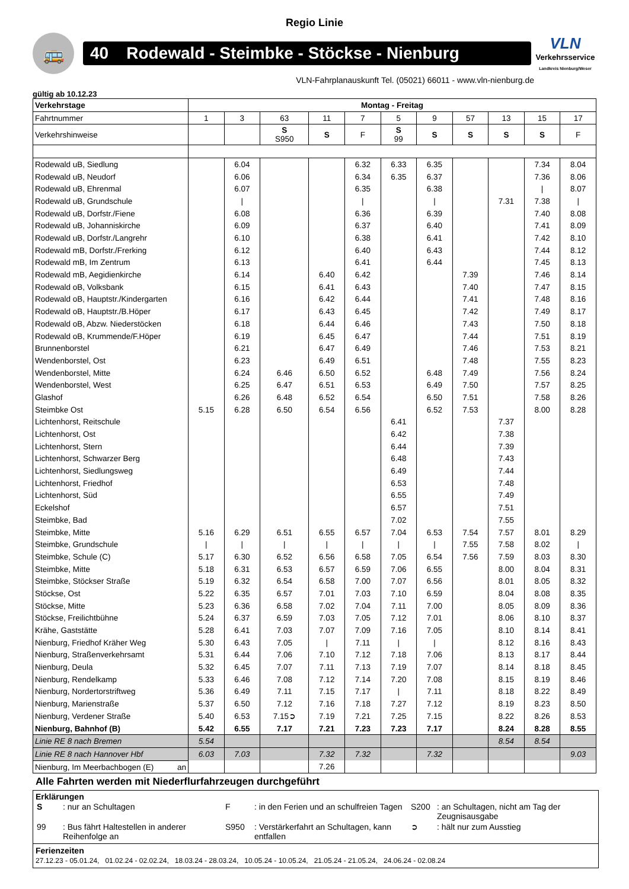Regio Linie
🚌
40 Rodewald - Steimbke - Stöckse - Nienburg
VLN
Verkehrsservice
Landkreis Nienburg/Weser
VLN-Fahrplanauskunft Tel. (05021) 66011 - www.vln-nienburg.de
gültig ab 10.12.23
| Verkehrstage | Montag - Freitag | | | | | | | | | | |
| Fahrtnummer | 1 | 3 | 63 | 11 | 7 | 5 | 9 | 57 | 13 | 15 | 17 |
| Verkehrshinweise | | | S S950 | S | F | S 99 | S | S | S | S | F |
| Rodewald uB, Siedlung | | 6.04 | | | 6.32 | 6.33 | 6.35 | | | 7.34 | 8.04 |
| Rodewald uB, Neudorf | | 6.06 | | | 6.34 | 6.35 | 6.37 | | | 7.36 | 8.06 |
| Rodewald uB, Ehrenmal | | 6.07 | | | 6.35 | | 6.38 | | | / | 8.07 |
| Rodewald uB, Grundschule | | / | | | / | | / | | 7.31 | 7.38 | / |
| Rodewald uB, Dorfstr./Fiene | | 6.08 | | | 6.36 | | 6.39 | | | 7.40 | 8.08 |
| Rodewald uB, Johanniskirche | | 6.09 | | | 6.37 | | 6.40 | | | 7.41 | 8.09 |
| Rodewald uB, Dorfstr./Langrehr | | 6.10 | | | 6.38 | | 6.41 | | | 7.42 | 8.10 |
| Rodewald mB, Dorfstr./Frerking | | 6.12 | | | 6.40 | | 6.43 | | | 7.44 | 8.12 |
| Rodewald mB, Im Zentrum | | 6.13 | | | 6.41 | | 6.44 | | | 7.45 | 8.13 |
| Rodewald mB, Aegidienkirche | | 6.14 | | 6.40 | 6.42 | | | 7.39 | | 7.46 | 8.14 |
| Rodewald oB, Volksbank | | 6.15 | | 6.41 | 6.43 | | | 7.40 | | 7.47 | 8.15 |
| Rodewald oB, Hauptstr./Kindergarten | | 6.16 | | 6.42 | 6.44 | | | 7.41 | | 7.48 | 8.16 |
| Rodewald oB, Hauptstr./B.Höper | | 6.17 | | 6.43 | 6.45 | | | 7.42 | | 7.49 | 8.17 |
| Rodewald oB, Abzw. Niederstöcken | | 6.18 | | 6.44 | 6.46 | | | 7.43 | | 7.50 | 8.18 |
| Rodewald oB, Krummende/F.Höper | | 6.19 | | 6.45 | 6.47 | | | 7.44 | | 7.51 | 8.19 |
| Brunnenborstel | | 6.21 | | 6.47 | 6.49 | | | 7.46 | | 7.53 | 8.21 |
| Wendenborstel, Ost | | 6.23 | | 6.49 | 6.51 | | | 7.48 | | 7.55 | 8.23 |
| Wendenborstel, Mitte | | 6.24 | 6.46 | 6.50 | 6.52 | | 6.48 | 7.49 | | 7.56 | 8.24 |
| Wendenborstel, West | | 6.25 | 6.47 | 6.51 | 6.53 | | 6.49 | 7.50 | | 7.57 | 8.25 |
| Glashof | | 6.26 | 6.48 | 6.52 | 6.54 | | 6.50 | 7.51 | | 7.58 | 8.26 |
| Steimbke Ost | 5.15 | 6.28 | 6.50 | 6.54 | 6.56 | | 6.52 | 7.53 | | 8.00 | 8.28 |
| Lichtenhorst, Reitschule | | | | | | 6.41 | | | 7.37 | | |
| Lichtenhorst, Ost | | | | | | 6.42 | | | 7.38 | | |
| Lichtenhorst, Stern | | | | | | 6.44 | | | 7.39 | | |
| Lichtenhorst, Schwarzer Berg | | | | | | 6.48 | | | 7.43 | | |
| Lichtenhorst, Siedlungsweg | | | | | | 6.49 | | | 7.44 | | |
| Lichtenhorst, Friedhof | | | | | | 6.53 | | | 7.48 | | |
| Lichtenhorst, Süd | | | | | | 6.55 | | | 7.49 | | |
| Eckelshof | | | | | | 6.57 | | | 7.51 | | |
| Steimbke, Bad | | | | | | 7.02 | | | 7.55 | | |
| Steimbke, Mitte | 5.16 | 6.29 | 6.51 | 6.55 | 6.57 | 7.04 | 6.53 | 7.54 | 7.57 | 8.01 | 8.29 |
| Steimbke, Grundschule | / | / | / | / | / | / | / | 7.55 | 7.58 | 8.02 | / |
| Steimbke, Schule (C) | 5.17 | 6.30 | 6.52 | 6.56 | 6.58 | 7.05 | 6.54 | 7.56 | 7.59 | 8.03 | 8.30 |
| Steimbke, Mitte | 5.18 | 6.31 | 6.53 | 6.57 | 6.59 | 7.06 | 6.55 | | 8.00 | 8.04 | 8.31 |
| Steimbke, Stöckser Straße | 5.19 | 6.32 | 6.54 | 6.58 | 7.00 | 7.07 | 6.56 | | 8.01 | 8.05 | 8.32 |
| Stöckse, Ost | 5.22 | 6.35 | 6.57 | 7.01 | 7.03 | 7.10 | 6.59 | | 8.04 | 8.08 | 8.35 |
| Stöckse, Mitte | 5.23 | 6.36 | 6.58 | 7.02 | 7.04 | 7.11 | 7.00 | | 8.05 | 8.09 | 8.36 |
| Stöckse, Freilichtbühne | 5.24 | 6.37 | 6.59 | 7.03 | 7.05 | 7.12 | 7.01 | | 8.06 | 8.10 | 8.37 |
| Krähe, Gaststätte | 5.28 | 6.41 | 7.03 | 7.07 | 7.09 | 7.16 | 7.05 | | 8.10 | 8.14 | 8.41 |
| Nienburg, Friedhof Kräher Weg | 5.30 | 6.43 | 7.05 | / | 7.11 | / | / | | 8.12 | 8.16 | 8.43 |
| Nienburg, Straßenverkehrsamt | 5.31 | 6.44 | 7.06 | 7.10 | 7.12 | 7.18 | 7.06 | | 8.13 | 8.17 | 8.44 |
| Nienburg, Deula | 5.32 | 6.45 | 7.07 | 7.11 | 7.13 | 7.19 | 7.07 | | 8.14 | 8.18 | 8.45 |
| Nienburg, Rendelkamp | 5.33 | 6.46 | 7.08 | 7.12 | 7.14 | 7.20 | 7.08 | | 8.15 | 8.19 | 8.46 |
| Nienburg, Nordertorstriftweg | 5.36 | 6.49 | 7.11 | 7.15 | 7.17 | / | 7.11 | | 8.18 | 8.22 | 8.49 |
| Nienburg, Marienstraße | 5.37 | 6.50 | 7.12 | 7.16 | 7.18 | 7.27 | 7.12 | | 8.19 | 8.23 | 8.50 |
| Nienburg, Verdener Straße | 5.40 | 6.53 | 7.15➲ | 7.19 | 7.21 | 7.25 | 7.15 | | 8.22 | 8.26 | 8.53 |
| Nienburg, Bahnhof (B) | 5.42 | 6.55 | 7.17 | 7.21 | 7.23 | 7.23 | 7.17 | | 8.24 | 8.28 | 8.55 |
| Linie RE 8 nach Bremen | 5.54 | | | | | | | | 8.54 | 8.54 | |
| Linie RE 8 nach Hannover Hbf | 6.03 | 7.03 | | 7.32 | 7.32 | | 7.32 | | | | 9.03 |
| Nienburg, Im Meerbachbogen (E) an | | | | 7.26 | | | | | | | |
Alle Fahrten werden mit Niederflurfahrzeugen durchgeführt
Erklärungen
| S | : nur an Schultagen | F | : in den Ferien und an schulfreien Tagen | S200 | : an Schultagen, nicht am Tag der Zeugnisausgabe |
| 99 | : Bus fährt Haltestellen in anderer Reihenfolge an | S950 | : Verstärkerfahrt an Schultagen, kann entfallen | ➲ | : hält nur zum Ausstieg |
Ferienzeiten
27.12.23 - 05.01.24, 01.02.24 - 02.02.24, 18.03.24 - 28.03.24, 10.05.24 - 10.05.24, 21.05.24 - 21.05.24, 24.06.24 - 02.08.24